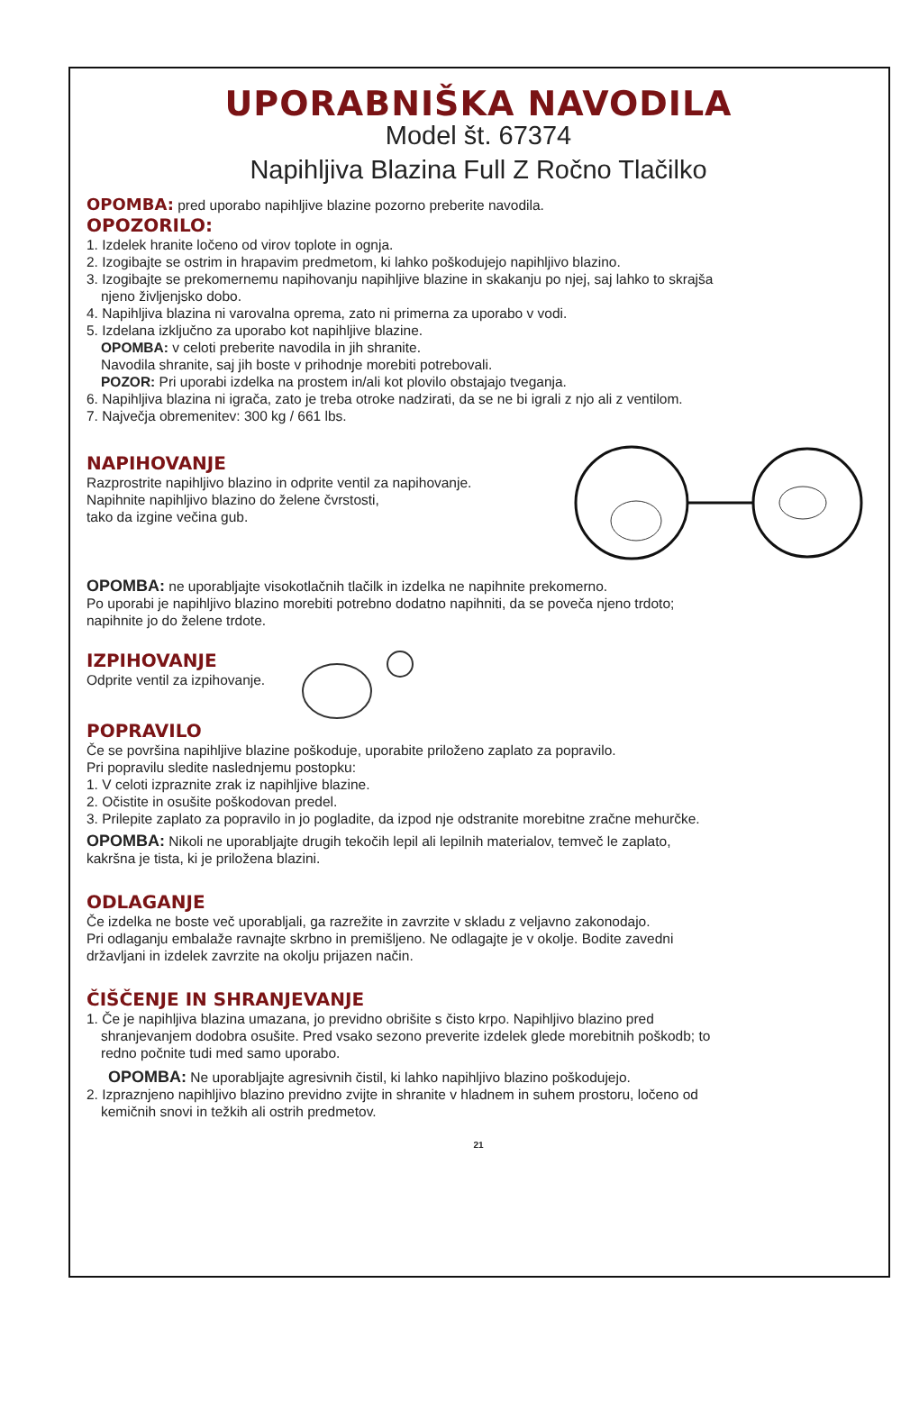UPORABNIŠKA NAVODILA
Model št. 67374
Napihljiva Blazina Full Z Ročno Tlačilko
OPOMBA: pred uporabo napihljive blazine pozorno preberite navodila.
OPOZORILO:
1. Izdelek hranite ločeno od virov toplote in ognja.
2. Izogibajte se ostrim in hrapavim predmetom, ki lahko poškodujejo napihljivo blazino.
3. Izogibajte se prekomernemu napihovanju napihljive blazine in skakanju po njej, saj lahko to skrajša
njeno življenjsko dobo.
4. Napihljiva blazina ni varovalna oprema, zato ni primerna za uporabo v vodi.
5. Izdelana izključno za uporabo kot napihljive blazine.
OPOMBA: v celoti preberite navodila in jih shranite.
Navodila shranite, saj jih boste v prihodnje morebiti potrebovali.
POZOR: Pri uporabi izdelka na prostem in/ali kot plovilo obstajajo tveganja.
6. Napihljiva blazina ni igrača, zato je treba otroke nadzirati, da se ne bi igrali z njo ali z ventilom.
7. Največja obremenitev: 300 kg / 661 lbs.
NAPIHOVANJE
Razprostrite napihljivo blazino in odprite ventil za napihovanje.
Napihnite napihljivo blazino do želene čvrstosti,
tako da izgine večina gub.
OPOMBA: ne uporabljajte visokotlačnih tlačilk in izdelka ne napihnite prekomerno.
Po uporabi je napihljivo blazino morebiti potrebno dodatno napihniti, da se poveča njeno trdoto;
napihnite jo do želene trdote.
IZPIHOVANJE
Odprite ventil za izpihovanje.
POPRAVILO
Če se površina napihljive blazine poškoduje, uporabite priloženo zaplato za popravilo.
Pri popravilu sledite naslednjemu postopku:
1. V celoti izpraznite zrak iz napihljive blazine.
2. Očistite in osušite poškodovan predel.
3. Prilepite zaplato za popravilo in jo pogladite, da izpod nje odstranite morebitne zračne mehurčke.
OPOMBA: Nikoli ne uporabljajte drugih tekočih lepil ali lepilnih materialov, temveč le zaplato,
kakršna je tista, ki je priložena blazini.
ODLAGANJE
Če izdelka ne boste več uporabljali, ga razrežite in zavrzite v skladu z veljavno zakonodajo.
Pri odlaganju embalaže ravnajte skrbno in premišljeno. Ne odlagajte je v okolje. Bodite zavedni
državljani in izdelek zavrzite na okolju prijazen način.
ČIŠČENJE IN SHRANJEVANJE
1. Če je napihljiva blazina umazana, jo previdno obrišite s čisto krpo. Napihljivo blazino pred
shranjevanjem dodobra osušite. Pred vsako sezono preverite izdelek glede morebitnih poškodb; to
redno počnite tudi med samo uporabo.
OPOMBA: Ne uporabljajte agresivnih čistil, ki lahko napihljivo blazino poškodujejo.
2. Izpraznjeno napihljivo blazino previdno zvijte in shranite v hladnem in suhem prostoru, ločeno od
kemičnih snovi in težkih ali ostrih predmetov.
21